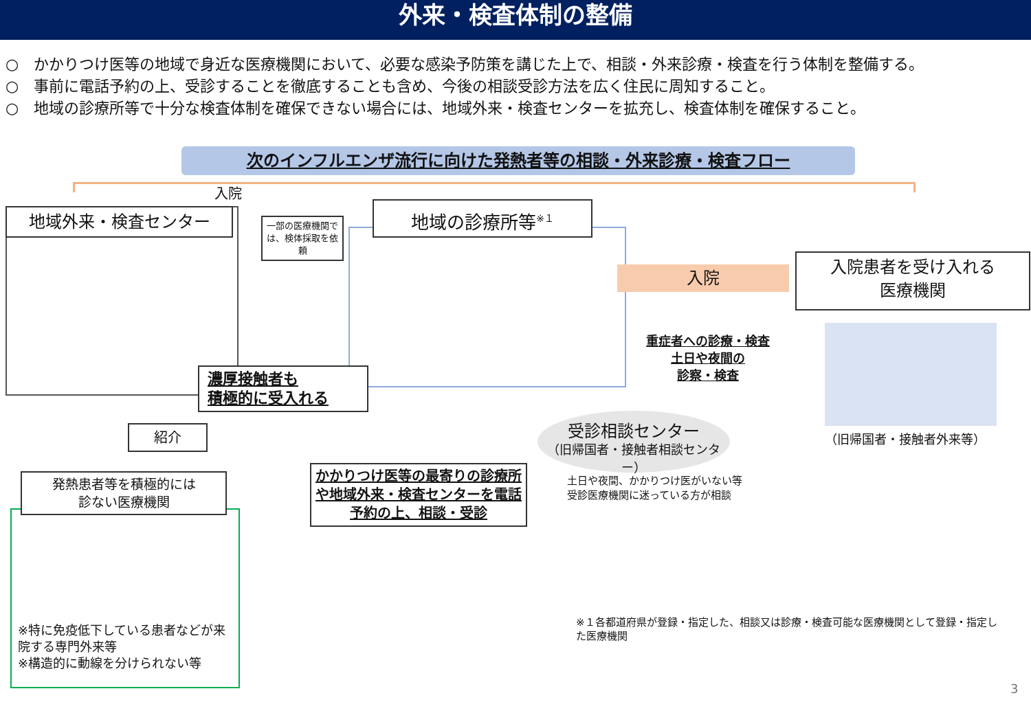外来・検査体制の整備
○　かかりつけ医等の地域で身近な医療機関において、必要な感染予防策を講じた上で、相談・外来診療・検査を行う体制を整備する。
○　事前に電話予約の上、受診することを徹底することも含め、今後の相談受診方法を広く住民に周知すること。
○　地域の診療所等で十分な検査体制を確保できない場合には、地域外来・検査センターを拡充し、検査体制を確保すること。
次のインフルエンザ流行に向けた発熱者等の相談・外来診療・検査フロー
入院
地域外来・検査センター
一部の医療機関では、検体採取を依頼
地域の診療所等<sup>※１</sup>
入院
入院患者を受け入れる
医療機関
重症者への診療・検査
土日や夜間の
診察・検査
（旧帰国者・接触者外来等）
濃厚接触者も
積極的に受入れる
受診相談センター
（旧帰国者・接触者相談センター）
紹介
土日や夜間、かかりつけ医がいない等
受診医療機関に迷っている方が相談
発熱患者等を積極的には
診ない医療機関
かかりつけ医等の最寄りの診療所や地域外来・検査センターを電話予約の上、相談・受診
※１各都道府県が登録・指定した、相談又は診療・検査可能な医療機関として登録・指定した医療機関
※特に免疫低下している患者などが来院する専門外来等
※構造的に動線を分けられない等
3